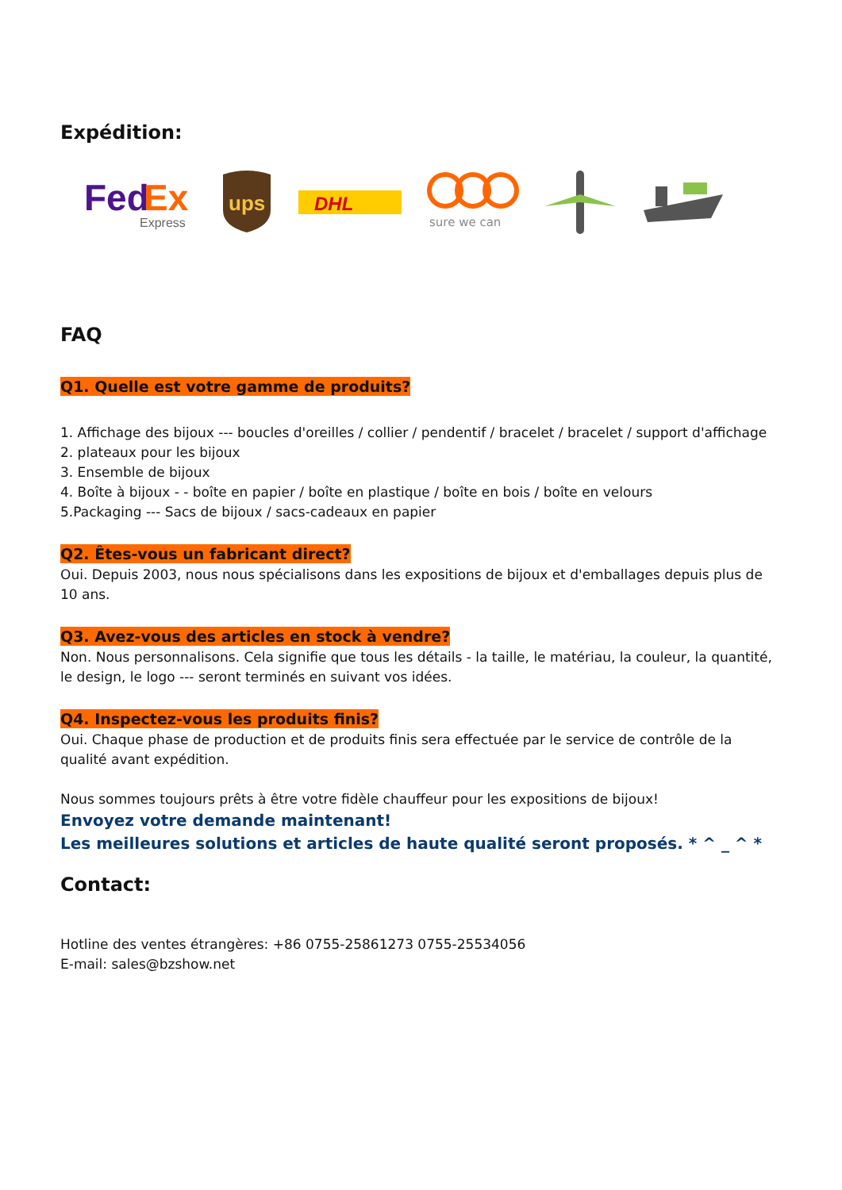Expédition:
Fed
Ex
Express
ups
DHL
sure we can
FAQ
Q1. Quelle est votre gamme de produits?
1. Affichage des bijoux --- boucles d'oreilles / collier / pendentif / bracelet / bracelet / support d'affichage
2. plateaux pour les bijoux
3. Ensemble de bijoux
4. Boîte à bijoux - - boîte en papier / boîte en plastique / boîte en bois / boîte en velours
5.Packaging --- Sacs de bijoux / sacs-cadeaux en papier
Q2. Êtes-vous un fabricant direct?
Oui. Depuis 2003, nous nous spécialisons dans les expositions de bijoux et d'emballages depuis plus de 10 ans.
Q3. Avez-vous des articles en stock à vendre?
Non. Nous personnalisons. Cela signifie que tous les détails - la taille, le matériau, la couleur, la quantité, le design, le logo --- seront terminés en suivant vos idées.
Q4. Inspectez-vous les produits finis?
Oui. Chaque phase de production et de produits finis sera effectuée par le service de contrôle de la qualité avant expédition.
Nous sommes toujours prêts à être votre fidèle chauffeur pour les expositions de bijoux!
Envoyez votre demande maintenant!
Les meilleures solutions et articles de haute qualité seront proposés. * ^ _ ^ *
Contact:
Hotline des ventes étrangères: +86 0755-25861273 0755-25534056
E-mail: sales@bzshow.net